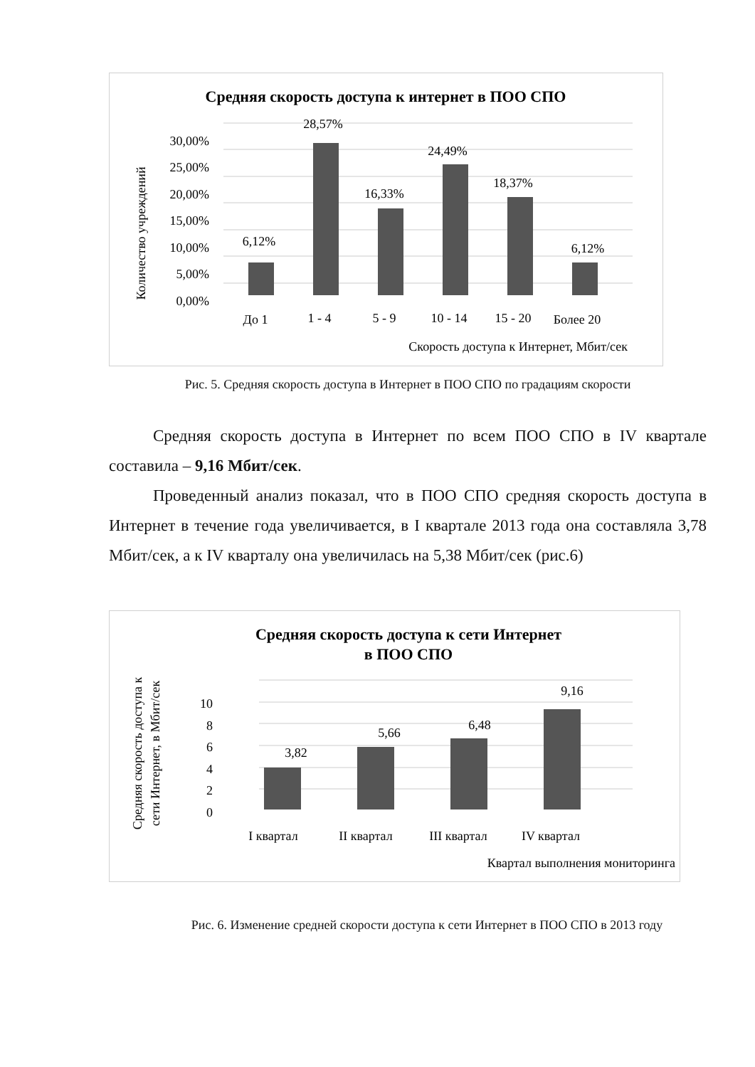Средняя скорость доступа к интернет в ПОО СПО
30,00%
25,00%
20,00%
15,00%
10,00%
5,00%
0,00%
Количество учреждений
6,12%
28,57%
16,33%
24,49%
18,37%
6,12%
До 1
1 - 4
5 - 9
10 - 14
15 - 20
Более 20
Скорость доступа к Интернет, Мбит/сек
Рис. 5. Средняя скорость доступа в Интернет в ПОО СПО по градациям скорости
Средняя скорость доступа в Интернет по всем ПОО СПО в IV квартале составила – 9,16 Мбит/сек.
Проведенный анализ показал, что в ПОО СПО средняя скорость доступа в Интернет в течение года увеличивается, в I квартале 2013 года она составляла 3,78 Мбит/сек, а к IV кварталу она увеличилась на 5,38 Мбит/сек (рис.6)
Средняя скорость доступа к сети Интернет
в ПОО СПО
10
8
6
4
2
0
Средняя скорость доступа к
сети Интернет, в Мбит/сек
3,82
5,66
6,48
9,16
I квартал
II квартал
III квартал
IV квартал
Квартал выполнения мониторинга
Рис. 6. Изменение средней скорости доступа к сети Интернет в ПОО СПО в 2013 году